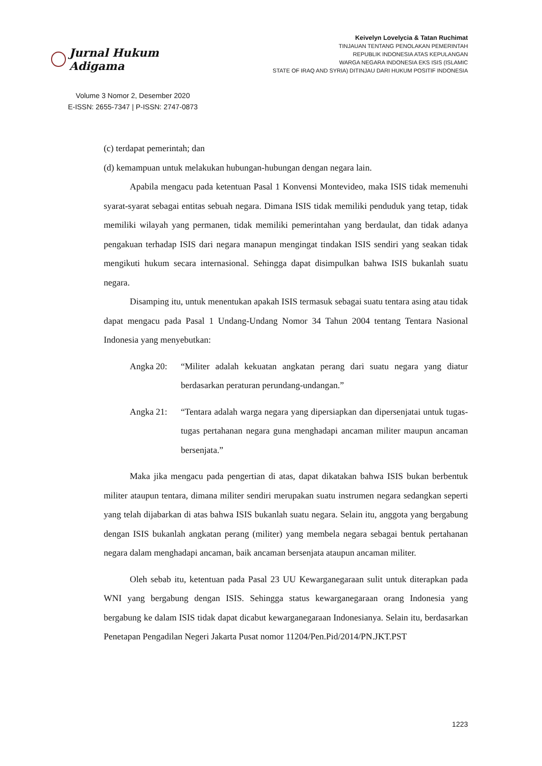Jurnal Hukum Adigama
Volume 3 Nomor 2, Desember 2020
E-ISSN: 2655-7347 | P-ISSN: 2747-0873
Keivelyn Lovelycia & Tatan Ruchimat
TINJAUAN TENTANG PENOLAKAN PEMERINTAH
REPUBLIK INDONESIA ATAS KEPULANGAN
WARGA NEGARA INDONESIA EKS ISIS (ISLAMIC
STATE OF IRAQ AND SYRIA) DITINJAU DARI HUKUM POSITIF INDONESIA
(c) terdapat pemerintah; dan
(d) kemampuan untuk melakukan hubungan-hubungan dengan negara lain.
Apabila mengacu pada ketentuan Pasal 1 Konvensi Montevideo, maka ISIS tidak memenuhi syarat-syarat sebagai entitas sebuah negara. Dimana ISIS tidak memiliki penduduk yang tetap, tidak memiliki wilayah yang permanen, tidak memiliki pemerintahan yang berdaulat, dan tidak adanya pengakuan terhadap ISIS dari negara manapun mengingat tindakan ISIS sendiri yang seakan tidak mengikuti hukum secara internasional. Sehingga dapat disimpulkan bahwa ISIS bukanlah suatu negara.
Disamping itu, untuk menentukan apakah ISIS termasuk sebagai suatu tentara asing atau tidak dapat mengacu pada Pasal 1 Undang-Undang Nomor 34 Tahun 2004 tentang Tentara Nasional Indonesia yang menyebutkan:
Angka 20: “Militer adalah kekuatan angkatan perang dari suatu negara yang diatur berdasarkan peraturan perundang-undangan.”
Angka 21: “Tentara adalah warga negara yang dipersiapkan dan dipersenjatai untuk tugas-tugas pertahanan negara guna menghadapi ancaman militer maupun ancaman bersenjata.”
Maka jika mengacu pada pengertian di atas, dapat dikatakan bahwa ISIS bukan berbentuk militer ataupun tentara, dimana militer sendiri merupakan suatu instrumen negara sedangkan seperti yang telah dijabarkan di atas bahwa ISIS bukanlah suatu negara. Selain itu, anggota yang bergabung dengan ISIS bukanlah angkatan perang (militer) yang membela negara sebagai bentuk pertahanan negara dalam menghadapi ancaman, baik ancaman bersenjata ataupun ancaman militer.
Oleh sebab itu, ketentuan pada Pasal 23 UU Kewarganegaraan sulit untuk diterapkan pada WNI yang bergabung dengan ISIS. Sehingga status kewarganegaraan orang Indonesia yang bergabung ke dalam ISIS tidak dapat dicabut kewarganegaraan Indonesianya. Selain itu, berdasarkan Penetapan Pengadilan Negeri Jakarta Pusat nomor 11204/Pen.Pid/2014/PN.JKT.PST
1223